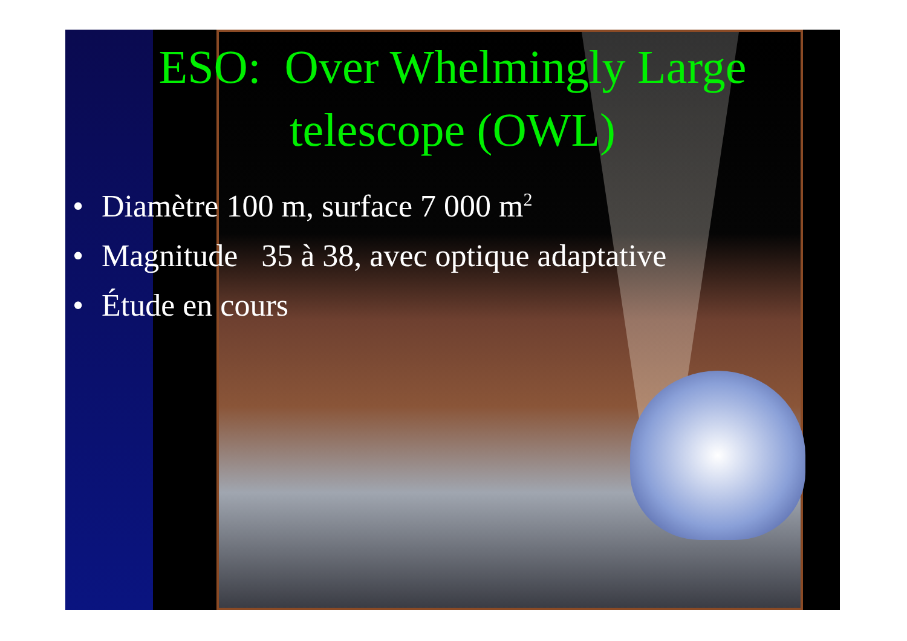ESO: Over Whelmingly Large
telescope (OWL)
• Diamètre 100 m, surface 7 000 m<sup>2</sup>
• Magnitude 35 à 38, avec optique adaptative
• Étude en cours